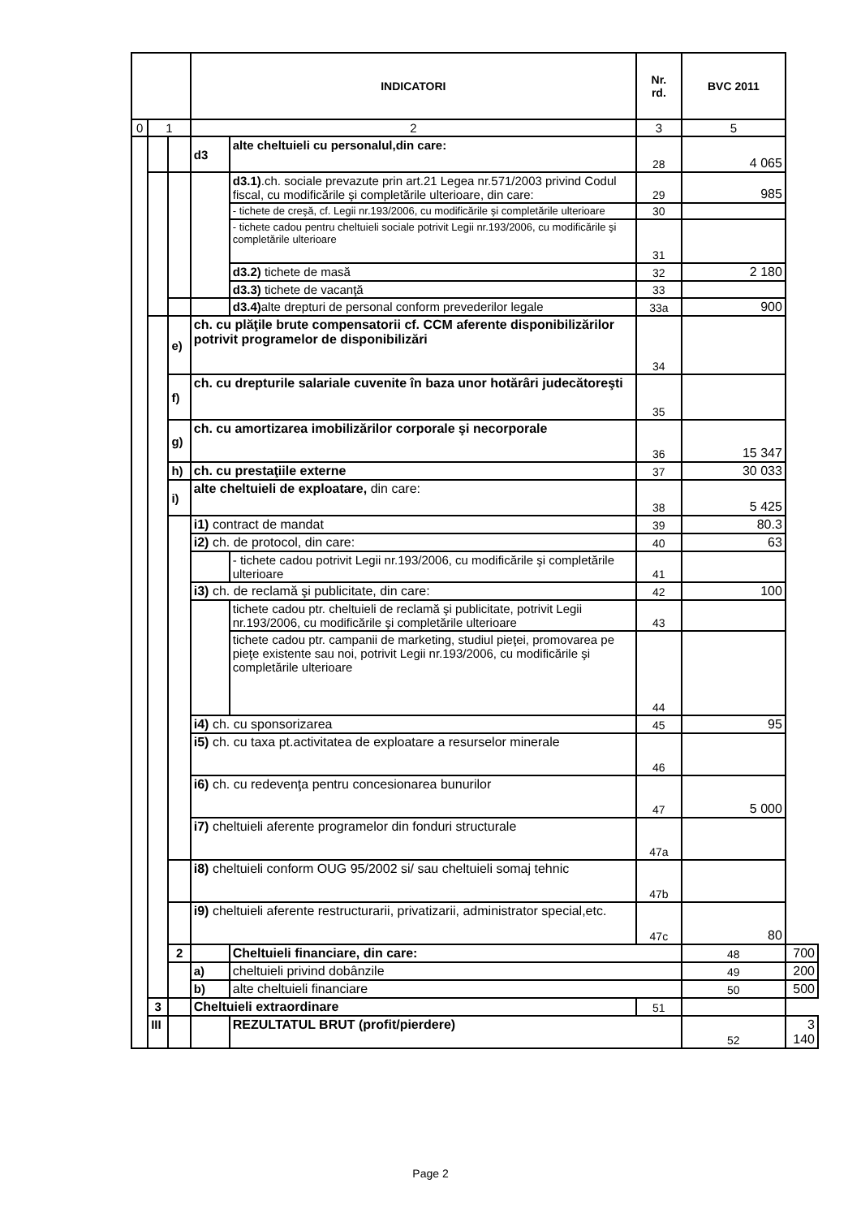| | | | INDICATORI | | Nr. rd. | BVC 2011 | |
| --- | --- | --- | --- | --- | --- | --- | --- |
| 0 | 1 | | 2 | | 3 | 5 | |
| | | | d3 | alte cheltuieli cu personalul,din care: | 28 | 4 065 | |
| | | | | d3.1) .ch. sociale prevazute prin art.21 Legea nr.571/2003 privind Codul fiscal, cu modificările şi completările ulterioare, din care: | 29 | 985 | |
| | | | | - tichete de creşă, cf. Legii nr.193/2006, cu modificările şi completările ulterioare | 30 | | |
| | | | | - tichete cadou pentru cheltuieli sociale potrivit Legii nr.193/2006, cu modificările şi completările ulterioare | 31 | | |
| | | | | d3.2) tichete de masă | 32 | 2 180 | |
| | | | | d3.3) tichete de vacanţă | 33 | | |
| | | | | d3.4) alte drepturi de personal conform prevederilor legale | 33a | 900 | |
| | | e) | ch. cu plăţile brute compensatorii cf. CCM aferente disponibilizărilor potrivit programelor de disponibilizări | | 34 | | |
| | | f) | ch. cu drepturile salariale cuvenite în baza unor hotărâri judecătoreşti | | 35 | | |
| | | g) | ch. cu amortizarea imobilizărilor corporale şi necorporale | | 36 | 15 347 | |
| | | h) | ch. cu prestaţiile externe | | 37 | 30 033 | |
| | | i) | alte cheltuieli de exploatare, din care: | | 38 | 5 425 | |
| | | | i1) contract de mandat | | 39 | 80.3 | |
| | | | i2) ch. de protocol, din care: | | 40 | 63 | |
| | | | | - tichete cadou potrivit Legii nr.193/2006, cu modificările şi completările ulterioare | 41 | | |
| | | | i3) ch. de reclamă şi publicitate, din care: | | 42 | 100 | |
| | | | | tichete cadou ptr. cheltuieli de reclamă şi publicitate, potrivit Legii nr.193/2006, cu modificările şi completările ulterioare | 43 | | |
| | | | | tichete cadou ptr. campanii de marketing, studiul pieţei, promovarea pe pieţe existente sau noi, potrivit Legii nr.193/2006, cu modificările şi completările ulterioare | 44 | | |
| | | | i4) ch. cu sponsorizarea | | 45 | 95 | |
| | | | i5) ch. cu taxa pt.activitatea de exploatare a resurselor minerale | | 46 | | |
| | | | i6) ch. cu redevenţa pentru concesionarea bunurilor | | 47 | 5 000 | |
| | | | i7) cheltuieli aferente programelor din fonduri structurale | | 47a | | |
| | | | i8) cheltuieli conform OUG 95/2002 si/ sau cheltuieli somaj tehnic | | 47b | | |
| | | | i9) cheltuieli aferente restructurarii, privatizarii, administrator special,etc. | | 47c | 80 | |
| | | 2 | | Cheltuieli financiare, din care: | | 48 | 700 |
| | | | a) | cheltuieli privind dobânzile | | 49 | 200 |
| | | | b) | alte cheltuieli financiare | | 50 | 500 |
| | 3 | | Cheltuieli extraordinare | | 51 | | |
| | III | | | REZULTATUL BRUT (profit/pierdere) | | 52 | 3 140 |
Page 2